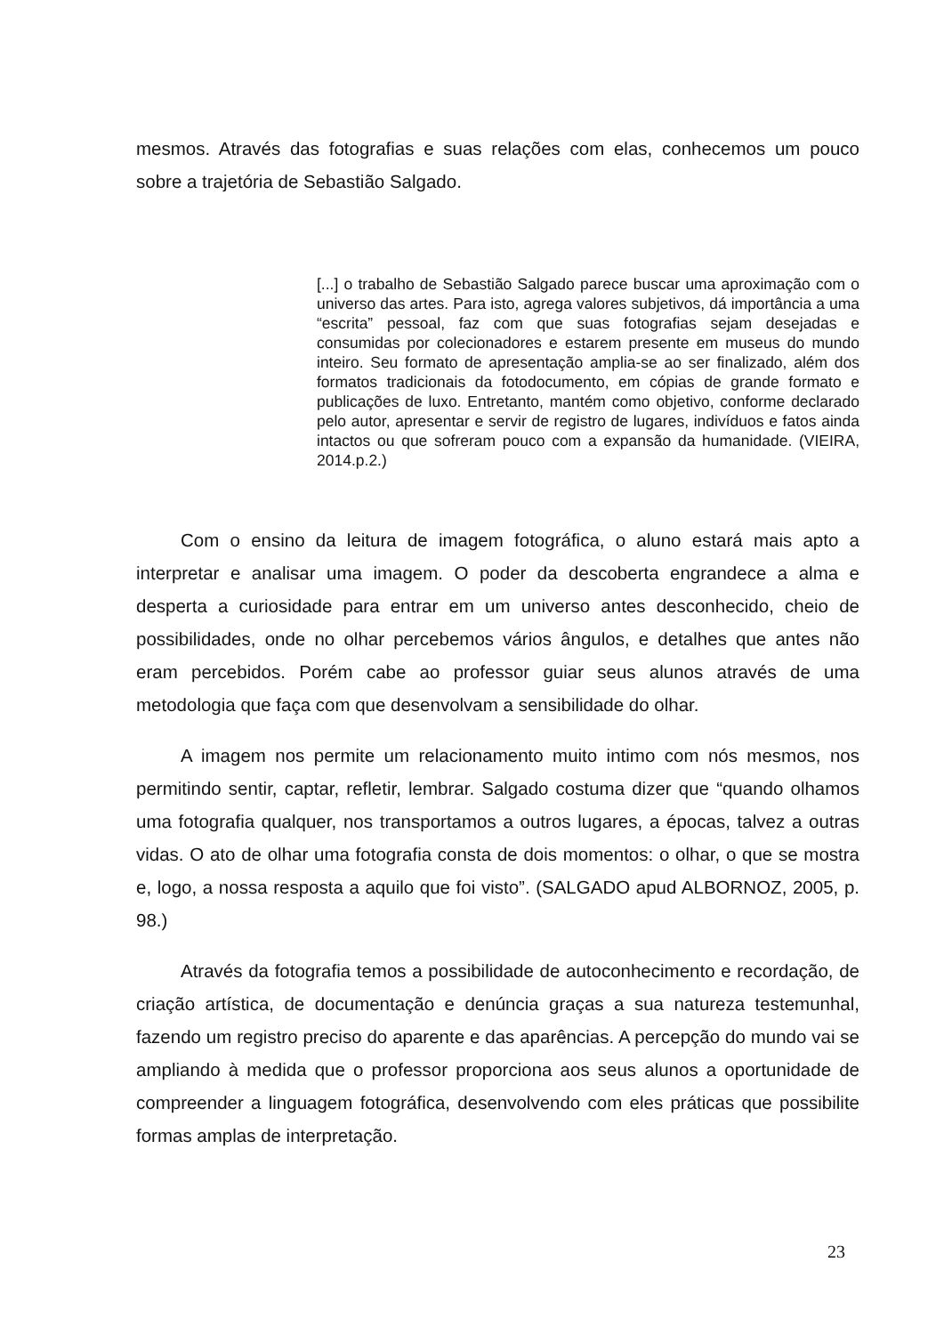mesmos. Através das fotografias e suas relações com elas, conhecemos um pouco sobre a trajetória de Sebastião Salgado.
[...] o trabalho de Sebastião Salgado parece buscar uma aproximação com o universo das artes. Para isto, agrega valores subjetivos, dá importância a uma “escrita” pessoal, faz com que suas fotografias sejam desejadas e consumidas por colecionadores e estarem presente em museus do mundo inteiro. Seu formato de apresentação amplia-se ao ser finalizado, além dos formatos tradicionais da fotodocumento, em cópias de grande formato e publicações de luxo. Entretanto, mantém como objetivo, conforme declarado pelo autor, apresentar e servir de registro de lugares, indivíduos e fatos ainda intactos ou que sofreram pouco com a expansão da humanidade. (VIEIRA, 2014.p.2.)
Com o ensino da leitura de imagem fotográfica, o aluno estará mais apto a interpretar e analisar uma imagem. O poder da descoberta engrandece a alma e desperta a curiosidade para entrar em um universo antes desconhecido, cheio de possibilidades, onde no olhar percebemos vários ângulos, e detalhes que antes não eram percebidos. Porém cabe ao professor guiar seus alunos através de uma metodologia que faça com que desenvolvam a sensibilidade do olhar.
A imagem nos permite um relacionamento muito intimo com nós mesmos, nos permitindo sentir, captar, refletir, lembrar. Salgado costuma dizer que “quando olhamos uma fotografia qualquer, nos transportamos a outros lugares, a épocas, talvez a outras vidas. O ato de olhar uma fotografia consta de dois momentos: o olhar, o que se mostra e, logo, a nossa resposta a aquilo que foi visto”. (SALGADO apud ALBORNOZ, 2005, p. 98.)
Através da fotografia temos a possibilidade de autoconhecimento e recordação, de criação artística, de documentação e denúncia graças a sua natureza testemunhal, fazendo um registro preciso do aparente e das aparências. A percepção do mundo vai se ampliando à medida que o professor proporciona aos seus alunos a oportunidade de compreender a linguagem fotográfica, desenvolvendo com eles práticas que possibilite formas amplas de interpretação.
23